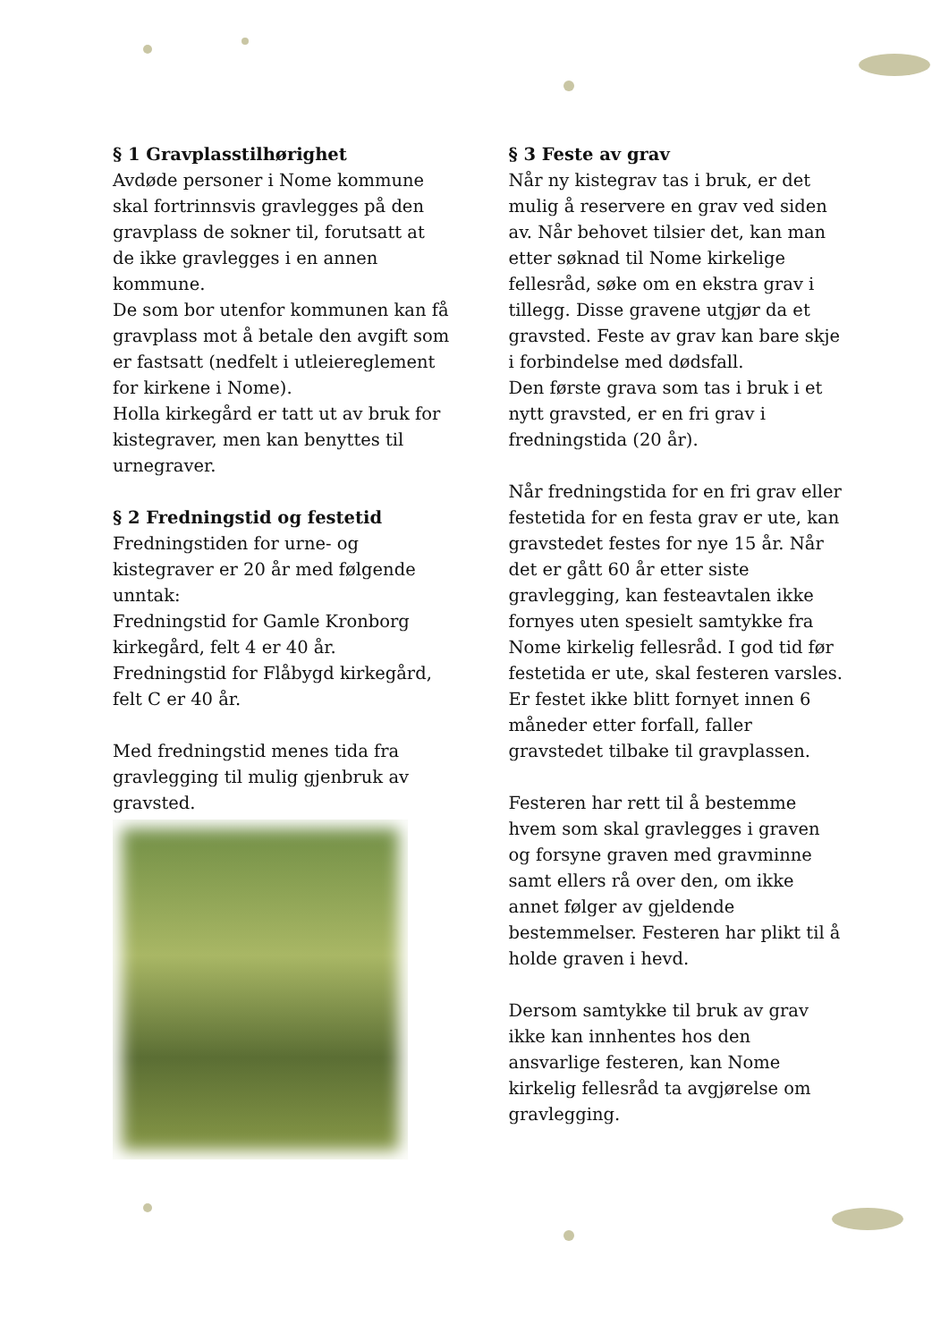§ 1 Gravplasstilhørighet
Avdøde personer i Nome kommune skal fortrinnsvis gravlegges på den gravplass de sokner til, forutsatt at de ikke gravlegges i en annen kommune.
De som bor utenfor kommunen kan få gravplass mot å betale den avgift som er fastsatt (nedfelt i utleiereglement for kirkene i Nome).
Holla kirkegård er tatt ut av bruk for kistegraver, men kan benyttes til urnegraver.
§ 2 Fredningstid og festetid
Fredningstiden for urne- og kistegraver er 20 år med følgende unntak:
Fredningstid for Gamle Kronborg kirkegård, felt 4 er 40 år.
Fredningstid for Flåbygd kirkegård, felt C er 40 år.
Med fredningstid menes tida fra gravlegging til mulig gjenbruk av gravsted.
§ 3 Feste av grav
Når ny kistegrav tas i bruk, er det mulig å reservere en grav ved siden av. Når behovet tilsier det, kan man etter søknad til Nome kirkelige fellesråd, søke om en ekstra grav i tillegg. Disse gravene utgjør da et gravsted. Feste av grav kan bare skje i forbindelse med dødsfall.
Den første grava som tas i bruk i et nytt gravsted, er en fri grav i fredningstida (20 år).
Når fredningstida for en fri grav eller festetida for en festa grav er ute, kan gravstedet festes for nye 15 år. Når det er gått 60 år etter siste gravlegging, kan festeavtalen ikke fornyes uten spesielt samtykke fra Nome kirkelig fellesråd. I god tid før festetida er ute, skal festeren varsles. Er festet ikke blitt fornyet innen 6 måneder etter forfall, faller gravstedet tilbake til gravplassen.
Festeren har rett til å bestemme hvem som skal gravlegges i graven og forsyne graven med gravminne samt ellers rå over den, om ikke annet følger av gjeldende bestemmelser. Festeren har plikt til å holde graven i hevd.
Dersom samtykke til bruk av grav ikke kan innhentes hos den ansvarlige festeren, kan Nome kirkelig fellesråd ta avgjørelse om gravlegging.